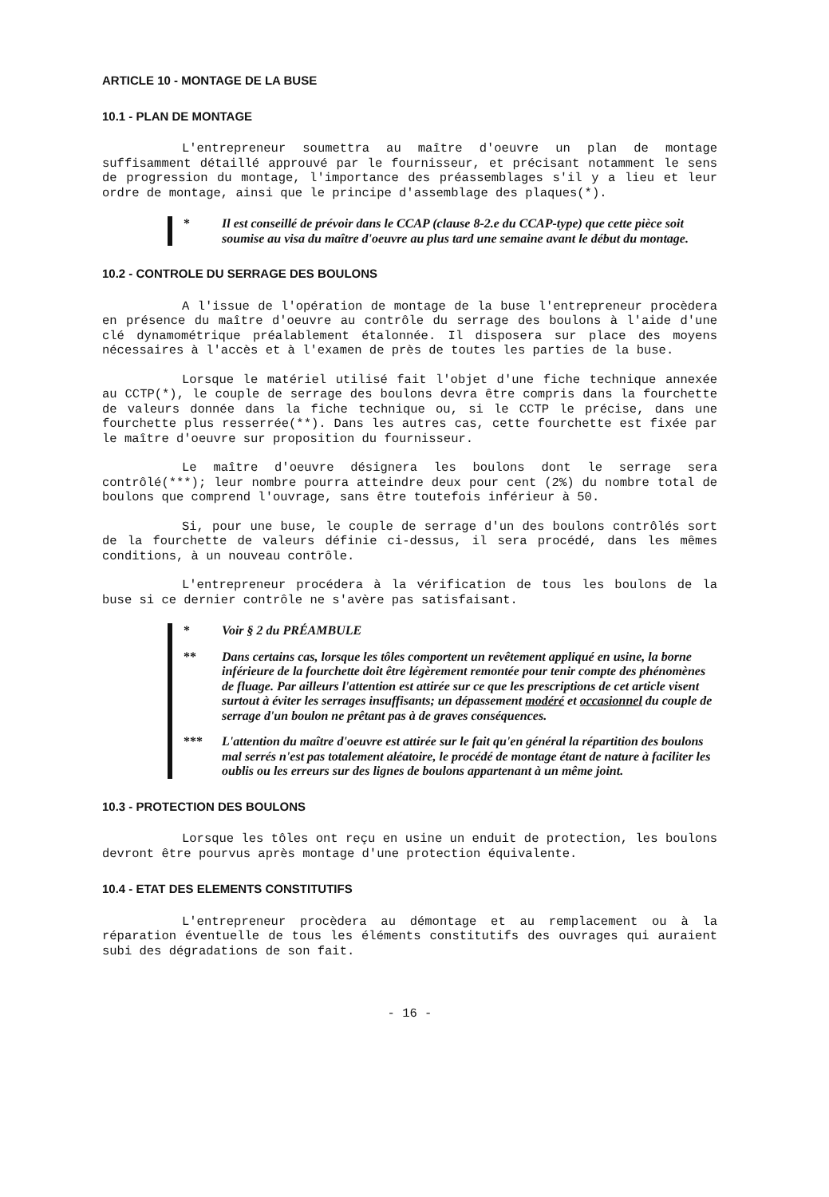ARTICLE 10 - MONTAGE DE LA BUSE
10.1 - PLAN DE MONTAGE
L'entrepreneur soumettra au maître d'oeuvre un plan de montage suffisamment détaillé approuvé par le fournisseur, et précisant notamment le sens de progression du montage, l'importance des préassemblages s'il y a lieu et leur ordre de montage, ainsi que le principe d'assemblage des plaques(*).
* Il est conseillé de prévoir dans le CCAP (clause 8-2.e du CCAP-type) que cette pièce soit soumise au visa du maître d'oeuvre au plus tard une semaine avant le début du montage.
10.2 - CONTROLE DU SERRAGE DES BOULONS
A l'issue de l'opération de montage de la buse l'entrepreneur procèdera en présence du maître d'oeuvre au contrôle du serrage des boulons à l'aide d'une clé dynamométrique préalablement étalonnée. Il disposera sur place des moyens nécessaires à l'accès et à l'examen de près de toutes les parties de la buse.
Lorsque le matériel utilisé fait l'objet d'une fiche technique annexée au CCTP(*), le couple de serrage des boulons devra être compris dans la fourchette de valeurs donnée dans la fiche technique ou, si le CCTP le précise, dans une fourchette plus resserrée(**). Dans les autres cas, cette fourchette est fixée par le maître d'oeuvre sur proposition du fournisseur.
Le maître d'oeuvre désignera les boulons dont le serrage sera contrôlé(***); leur nombre pourra atteindre deux pour cent (2%) du nombre total de boulons que comprend l'ouvrage, sans être toutefois inférieur à 50.
Si, pour une buse, le couple de serrage d'un des boulons contrôlés sort de la fourchette de valeurs définie ci-dessus, il sera procédé, dans les mêmes conditions, à un nouveau contrôle.
L'entrepreneur procédera à la vérification de tous les boulons de la buse si ce dernier contrôle ne s'avère pas satisfaisant.
* Voir § 2 du PRÉAMBULE
** Dans certains cas, lorsque les tôles comportent un revêtement appliqué en usine, la borne inférieure de la fourchette doit être légèrement remontée pour tenir compte des phénomènes de fluage. Par ailleurs l'attention est attirée sur ce que les prescriptions de cet article visent surtout à éviter les serrages insuffisants; un dépassement modéré et occasionnel du couple de serrage d'un boulon ne prêtant pas à de graves conséquences.
*** L'attention du maître d'oeuvre est attirée sur le fait qu'en général la répartition des boulons mal serrés n'est pas totalement aléatoire, le procédé de montage étant de nature à faciliter les oublis ou les erreurs sur des lignes de boulons appartenant à un même joint.
10.3 - PROTECTION DES BOULONS
Lorsque les tôles ont reçu en usine un enduit de protection, les boulons devront être pourvus après montage d'une protection équivalente.
10.4 - ETAT DES ELEMENTS CONSTITUTIFS
L'entrepreneur procèdera au démontage et au remplacement ou à la réparation éventuelle de tous les éléments constitutifs des ouvrages qui auraient subi des dégradations de son fait.
- 16 -